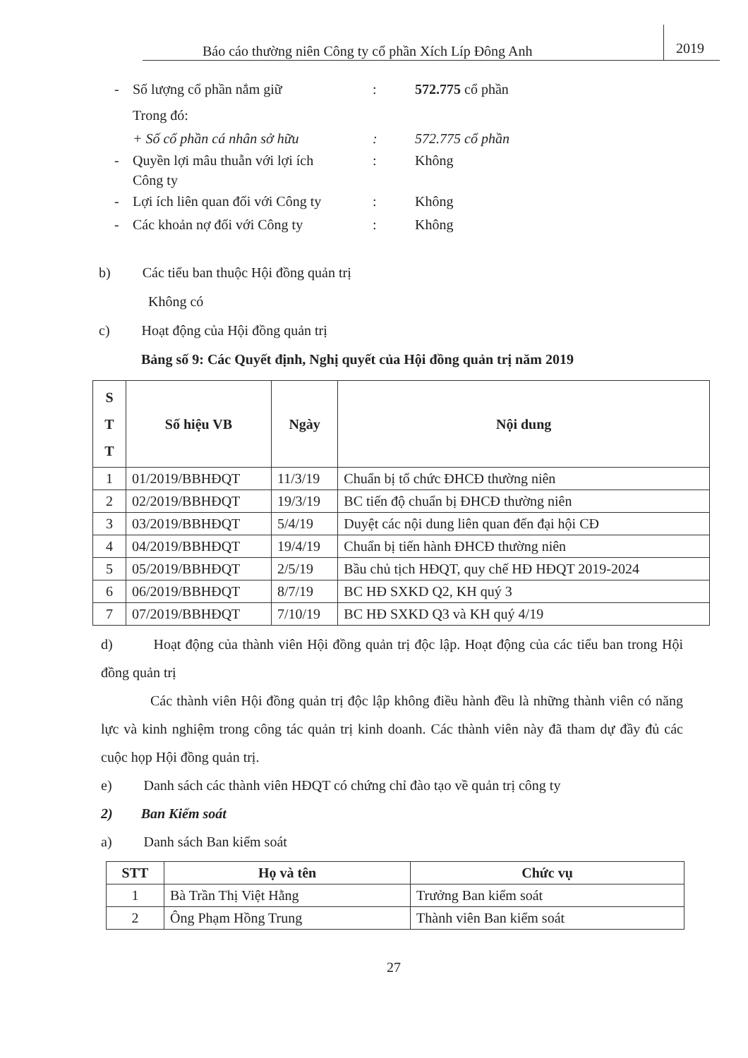Báo cáo thường niên Công ty cổ phần Xích Líp Đông Anh 2019
- Số lượng cổ phần nắm giữ: 572.775 cổ phần
Trong đó:
+ Số cổ phần cá nhân sở hữu: 572.775 cổ phần
- Quyền lợi mâu thuẫn với lợi ích
Công ty: Không
- Lợi ích liên quan đối với Công ty: Không
- Các khoản nợ đối với Công ty: Không
b) Các tiểu ban thuộc Hội đồng quản trị
Không có
c) Hoạt động của Hội đồng quản trị
Bảng số 9: Các Quyết định, Nghị quyết của Hội đồng quản trị năm 2019
| S T T | Số hiệu VB | Ngày | Nội dung |
| --- | --- | --- | --- |
| 1 | 01/2019/BBHĐQT | 11/3/19 | Chuẩn bị tổ chức ĐHCĐ thường niên |
| 2 | 02/2019/BBHĐQT | 19/3/19 | BC tiến độ chuẩn bị ĐHCĐ thường niên |
| 3 | 03/2019/BBHĐQT | 5/4/19 | Duyệt các nội dung liên quan đến đại hội CĐ |
| 4 | 04/2019/BBHĐQT | 19/4/19 | Chuẩn bị tiến hành ĐHCĐ thường niên |
| 5 | 05/2019/BBHĐQT | 2/5/19 | Bầu chủ tịch HĐQT, quy chế HĐ HĐQT 2019-2024 |
| 6 | 06/2019/BBHĐQT | 8/7/19 | BC HĐ SXKD Q2, KH quý 3 |
| 7 | 07/2019/BBHĐQT | 7/10/19 | BC HĐ SXKD Q3 và KH quý 4/19 |
d) Hoạt động của thành viên Hội đồng quản trị độc lập. Hoạt động của các tiểu ban trong Hội đồng quản trị
Các thành viên Hội đồng quản trị độc lập không điều hành đều là những thành viên có năng lực và kinh nghiệm trong công tác quản trị kinh doanh. Các thành viên này đã tham dự đầy đủ các cuộc họp Hội đồng quản trị.
e) Danh sách các thành viên HĐQT có chứng chỉ đào tạo về quản trị công ty
2) Ban Kiểm soát
a) Danh sách Ban kiểm soát
| STT | Họ và tên | Chức vụ |
| --- | --- | --- |
| 1 | Bà Trần Thị Việt Hằng | Trưởng Ban kiểm soát |
| 2 | Ông Phạm Hồng Trung | Thành viên Ban kiểm soát |
27